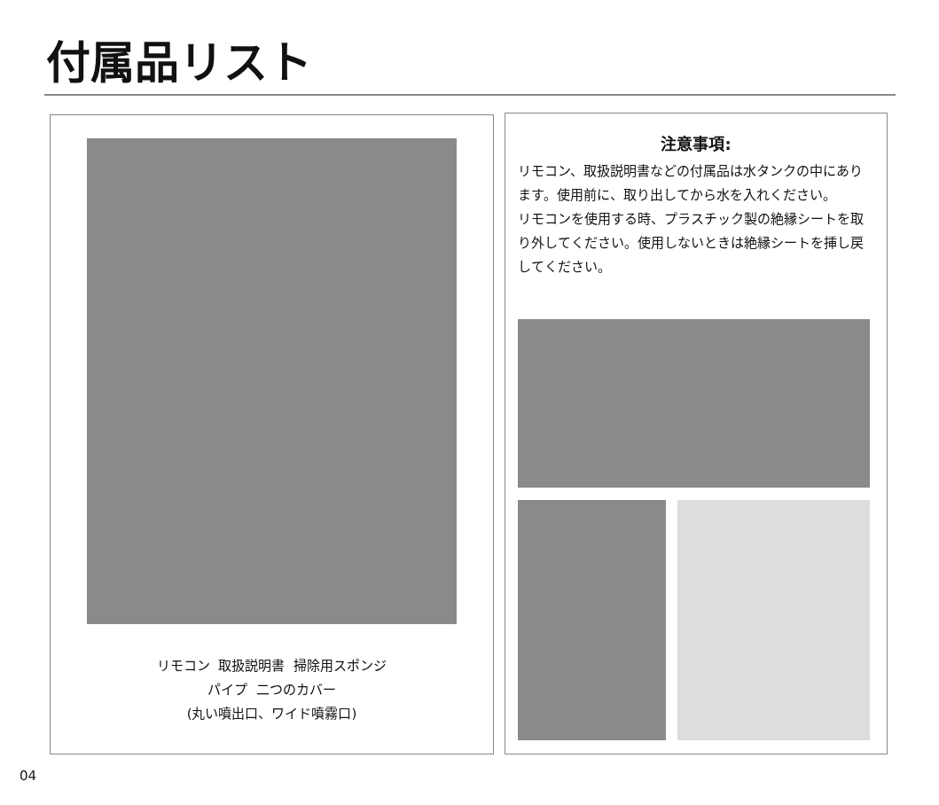付属品リスト
リモコン 取扱説明書 掃除用スポンジ
パイプ 二つのカバー
(丸い噴出口、ワイド噴霧口)
注意事項:
リモコン、取扱説明書などの付属品は水タンクの中にあります。使用前に、取り出してから水を入れください。
リモコンを使用する時、プラスチック製の絶縁シートを取り外してください。使用しないときは絶縁シートを挿し戻してください。
04